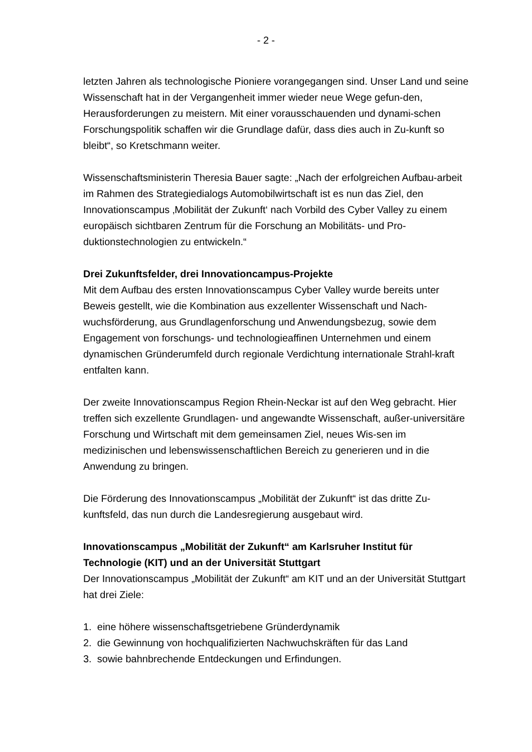- 2 -
letzten Jahren als technologische Pioniere vorangegangen sind. Unser Land und seine Wissenschaft hat in der Vergangenheit immer wieder neue Wege gefun-den, Herausforderungen zu meistern. Mit einer vorausschauenden und dynami-schen Forschungspolitik schaffen wir die Grundlage dafür, dass dies auch in Zu-kunft so bleibt“, so Kretschmann weiter.
Wissenschaftsministerin Theresia Bauer sagte: „Nach der erfolgreichen Aufbau-arbeit im Rahmen des Strategiedialogs Automobilwirtschaft ist es nun das Ziel, den Innovationscampus ‚Mobilität der Zukunft‘ nach Vorbild des Cyber Valley zu einem europäisch sichtbaren Zentrum für die Forschung an Mobilitäts- und Pro-duktionstechnologien zu entwickeln.“
Drei Zukunftsfelder, drei Innovationcampus-Projekte
Mit dem Aufbau des ersten Innovationscampus Cyber Valley wurde bereits unter Beweis gestellt, wie die Kombination aus exzellenter Wissenschaft und Nach-wuchsförderung, aus Grundlagenforschung und Anwendungsbezug, sowie dem Engagement von forschungs- und technologieaffinen Unternehmen und einem dynamischen Gründerumfeld durch regionale Verdichtung internationale Strahl-kraft entfalten kann.
Der zweite Innovationscampus Region Rhein-Neckar ist auf den Weg gebracht. Hier treffen sich exzellente Grundlagen- und angewandte Wissenschaft, außer-universitäre Forschung und Wirtschaft mit dem gemeinsamen Ziel, neues Wis-sen im medizinischen und lebenswissenschaftlichen Bereich zu generieren und in die Anwendung zu bringen.
Die Förderung des Innovationscampus „Mobilität der Zukunft“ ist das dritte Zu-kunftsfeld, das nun durch die Landesregierung ausgebaut wird.
Innovationscampus „Mobilität der Zukunft“ am Karlsruher Institut für Technologie (KIT) und an der Universität Stuttgart
Der Innovationscampus „Mobilität der Zukunft“ am KIT und an der Universität Stuttgart hat drei Ziele:
1. eine höhere wissenschaftsgetriebene Gründerdynamik
2. die Gewinnung von hochqualifizierten Nachwuchskräften für das Land
3. sowie bahnbrechende Entdeckungen und Erfindungen.